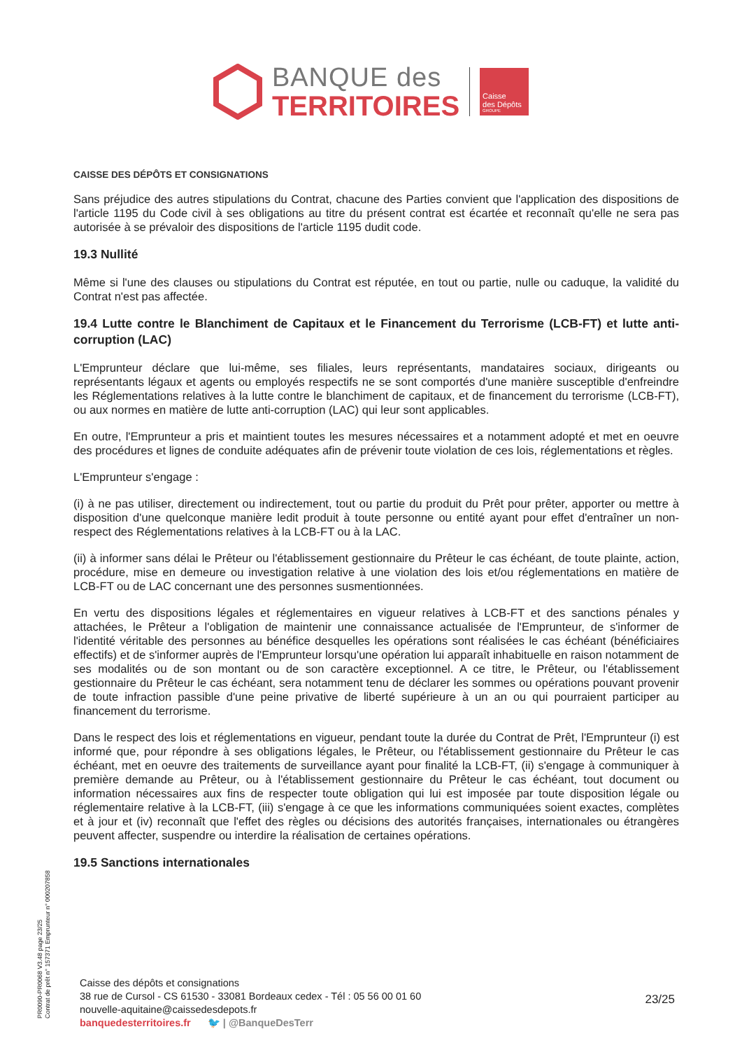BANQUE des
TERRITOIRES
Caisse
des Dépôts
GROUPE
CAISSE DES DÉPÔTS ET CONSIGNATIONS
Sans préjudice des autres stipulations du Contrat, chacune des Parties convient que l'application des dispositions de l'article 1195 du Code civil à ses obligations au titre du présent contrat est écartée et reconnaît qu'elle ne sera pas autorisée à se prévaloir des dispositions de l'article 1195 dudit code.
19.3 Nullité
Même si l'une des clauses ou stipulations du Contrat est réputée, en tout ou partie, nulle ou caduque, la validité du Contrat n'est pas affectée.
19.4 Lutte contre le Blanchiment de Capitaux et le Financement du Terrorisme (LCB-FT) et lutte anti-corruption (LAC)
L'Emprunteur déclare que lui-même, ses filiales, leurs représentants, mandataires sociaux, dirigeants ou représentants légaux et agents ou employés respectifs ne se sont comportés d'une manière susceptible d'enfreindre les Réglementations relatives à la lutte contre le blanchiment de capitaux, et de financement du terrorisme (LCB-FT), ou aux normes en matière de lutte anti-corruption (LAC) qui leur sont applicables.
En outre, l'Emprunteur a pris et maintient toutes les mesures nécessaires et a notamment adopté et met en oeuvre des procédures et lignes de conduite adéquates afin de prévenir toute violation de ces lois, réglementations et règles.
L'Emprunteur s'engage :
(i) à ne pas utiliser, directement ou indirectement, tout ou partie du produit du Prêt pour prêter, apporter ou mettre à disposition d'une quelconque manière ledit produit à toute personne ou entité ayant pour effet d'entraîner un non-respect des Réglementations relatives à la LCB-FT ou à la LAC.
(ii) à informer sans délai le Prêteur ou l'établissement gestionnaire du Prêteur le cas échéant, de toute plainte, action, procédure, mise en demeure ou investigation relative à une violation des lois et/ou réglementations en matière de LCB-FT ou de LAC concernant une des personnes susmentionnées.
En vertu des dispositions légales et réglementaires en vigueur relatives à LCB-FT et des sanctions pénales y attachées, le Prêteur a l'obligation de maintenir une connaissance actualisée de l'Emprunteur, de s'informer de l'identité véritable des personnes au bénéfice desquelles les opérations sont réalisées le cas échéant (bénéficiaires effectifs) et de s'informer auprès de l'Emprunteur lorsqu'une opération lui apparaît inhabituelle en raison notamment de ses modalités ou de son montant ou de son caractère exceptionnel. A ce titre, le Prêteur, ou l'établissement gestionnaire du Prêteur le cas échéant, sera notamment tenu de déclarer les sommes ou opérations pouvant provenir de toute infraction passible d'une peine privative de liberté supérieure à un an ou qui pourraient participer au financement du terrorisme.
Dans le respect des lois et réglementations en vigueur, pendant toute la durée du Contrat de Prêt, l'Emprunteur (i) est informé que, pour répondre à ses obligations légales, le Prêteur, ou l'établissement gestionnaire du Prêteur le cas échéant, met en oeuvre des traitements de surveillance ayant pour finalité la LCB-FT, (ii) s'engage à communiquer à première demande au Prêteur, ou à l'établissement gestionnaire du Prêteur le cas échéant, tout document ou information nécessaires aux fins de respecter toute obligation qui lui est imposée par toute disposition légale ou réglementaire relative à la LCB-FT, (iii) s'engage à ce que les informations communiquées soient exactes, complètes et à jour et (iv) reconnaît que l'effet des règles ou décisions des autorités françaises, internationales ou étrangères peuvent affecter, suspendre ou interdire la réalisation de certaines opérations.
19.5 Sanctions internationales
PR0090-PR0068 V3.48 page 23/25
Contrat de prêt n° 157371 Emprunteur n° 000207858
Caisse des dépôts et consignations
38 rue de Cursol - CS 61530 - 33081 Bordeaux cedex - Tél : 05 56 00 01 60
nouvelle-aquitaine@caissedesdepots.fr
banquedesterritoires.fr 🐦 | @BanqueDesTerr
23/25